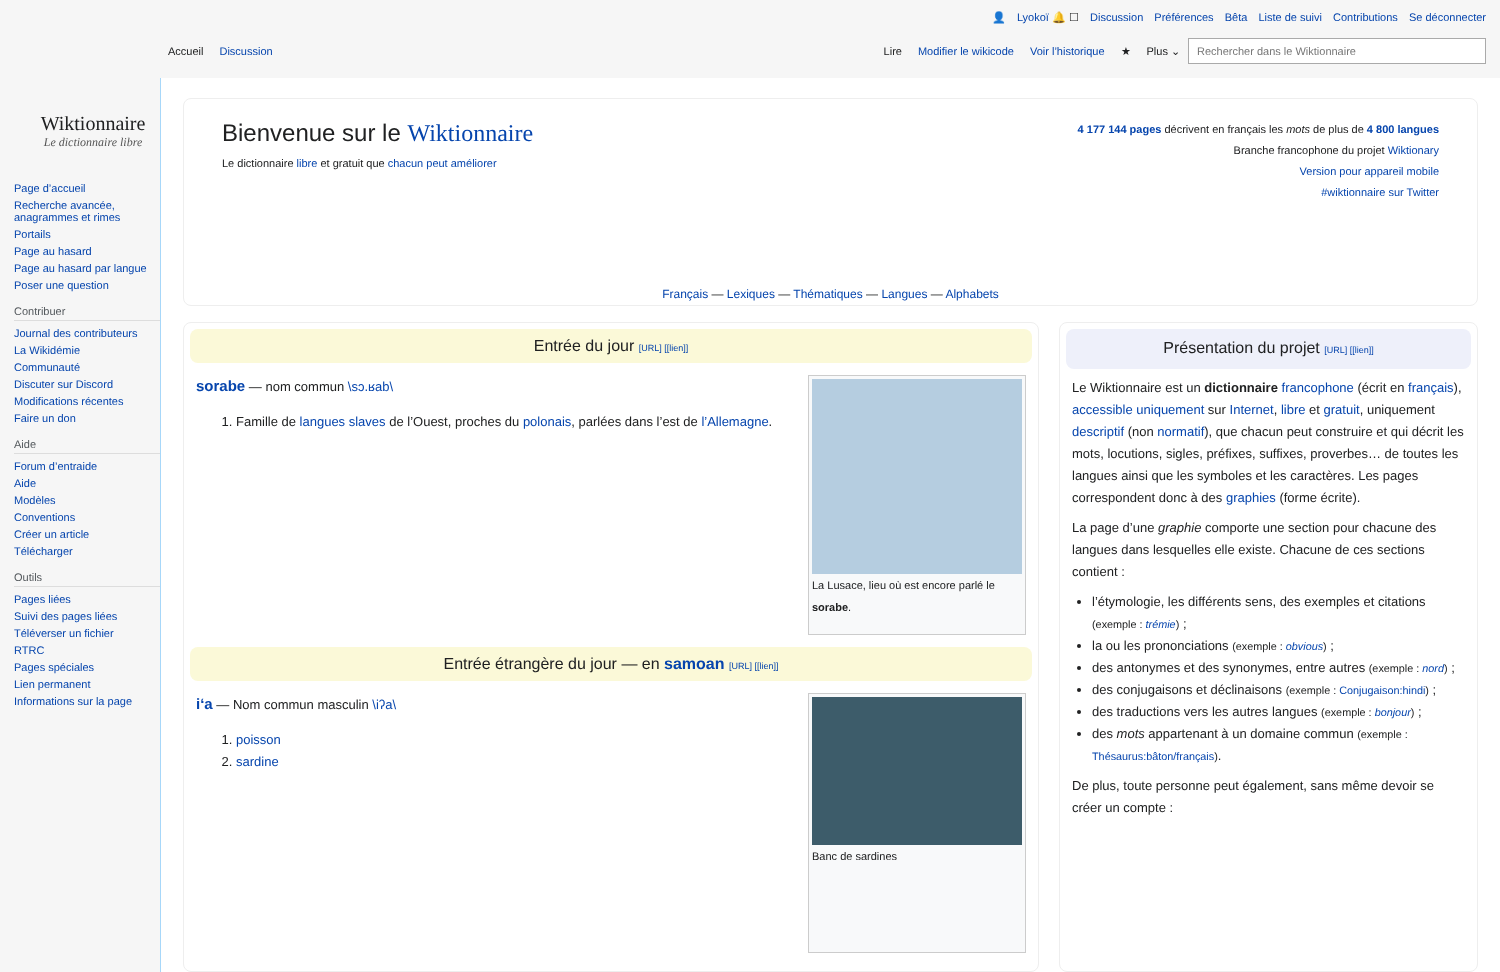Wiktionnaire
Le dictionnaire libre
Page d’accueil
Recherche avancée, anagrammes et rimes
Portails
Page au hasard
Page au hasard par langue
Poser une question
Contribuer
Journal des contributeurs
La Wikidémie
Communauté
Discuter sur Discord
Modifications récentes
Faire un don
Aide
Forum d’entraide
Aide
Modèles
Conventions
Créer un article
Télécharger
Outils
Pages liées
Suivi des pages liées
Téléverser un fichier
RTRC
Pages spéciales
Lien permanent
Informations sur la page
👤 Lyokoï 🔔 ☐ Discussion Préférences Bêta Liste de suivi Contributions Se déconnecter
Accueil Discussion Lire Modifier le wikicode Voir l’historique ★ Plus ⌄ Rechercher dans le Wiktionnaire
Bienvenue sur le Wiktionnaire
Le dictionnaire libre et gratuit que chacun peut améliorer
4 177 144 pages décrivent en français les mots de plus de 4 800 langues
Branche francophone du projet Wiktionary
Version pour appareil mobile
#wiktionnaire sur Twitter
Français — Lexiques — Thématiques — Langues — Alphabets
Entrée du jour [URL] [[lien]]
sorabe — nom commun \sɔ.ʁab\
1. Famille de langues slaves de l’Ouest, proches du polonais, parlées dans l’est de l’Allemagne.
La Lusace, lieu où est encore parlé le sorabe.
Entrée étrangère du jour — en samoan [URL] [[lien]]
iʻa — Nom commun masculin \iʔa\
1. poisson
2. sardine
Banc de sardines
Présentation du projet [URL] [[lien]]
Le Wiktionnaire est un dictionnaire francophone (écrit en français), accessible uniquement sur Internet, libre et gratuit, uniquement descriptif (non normatif), que chacun peut construire et qui décrit les mots, locutions, sigles, préfixes, suffixes, proverbes… de toutes les langues ainsi que les symboles et les caractères. Les pages correspondent donc à des graphies (forme écrite).
La page d’une graphie comporte une section pour chacune des langues dans lesquelles elle existe. Chacune de ces sections contient :
l’étymologie, les différents sens, des exemples et citations (exemple : trémie) ;
la ou les prononciations (exemple : obvious) ;
des antonymes et des synonymes, entre autres (exemple : nord) ;
des conjugaisons et déclinaisons (exemple : Conjugaison:hindi) ;
des traductions vers les autres langues (exemple : bonjour) ;
des mots appartenant à un domaine commun (exemple : Thésaurus:bâton/français).
De plus, toute personne peut également, sans même devoir se créer un compte :